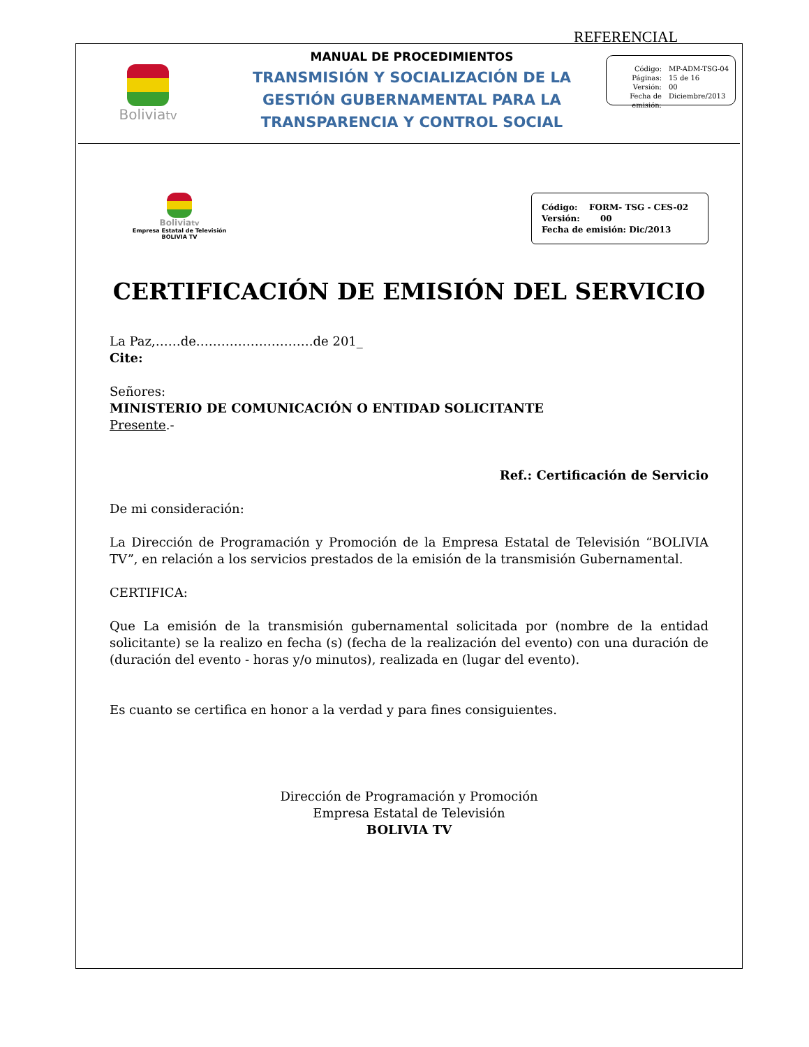REFERENCIAL
Boliviatv
MANUAL DE PROCEDIMIENTOS
TRANSMISIÓN Y SOCIALIZACIÓN DE LA GESTIÓN GUBERNAMENTAL PARA LA TRANSPARENCIA Y CONTROL SOCIAL
Código: MP-ADM-TSG-04 Páginas: 15 de 16 Versión: 00 Fecha de emisión: Diciembre/2013
Boliviatv
Empresa Estatal de Televisión
BOLIVIA TV
Código: FORM- TSG - CES-02
Versión: 00
Fecha de emisión: Dic/2013
CERTIFICACIÓN DE EMISIÓN DEL SERVICIO
La Paz,……de……………………….de 201_
Cite:
Señores:
MINISTERIO DE COMUNICACIÓN O ENTIDAD SOLICITANTE
Presente.-
Ref.: Certificación de Servicio
De mi consideración:
La Dirección de Programación y Promoción de la Empresa Estatal de Televisión “BOLIVIA TV”, en relación a los servicios prestados de la emisión de la transmisión Gubernamental.
CERTIFICA:
Que La emisión de la transmisión gubernamental solicitada por (nombre de la entidad solicitante) se la realizo en fecha (s) (fecha de la realización del evento) con una duración de (duración del evento - horas y/o minutos), realizada en (lugar del evento).
Es cuanto se certifica en honor a la verdad y para fines consiguientes.
Dirección de Programación y Promoción
Empresa Estatal de Televisión
BOLIVIA TV